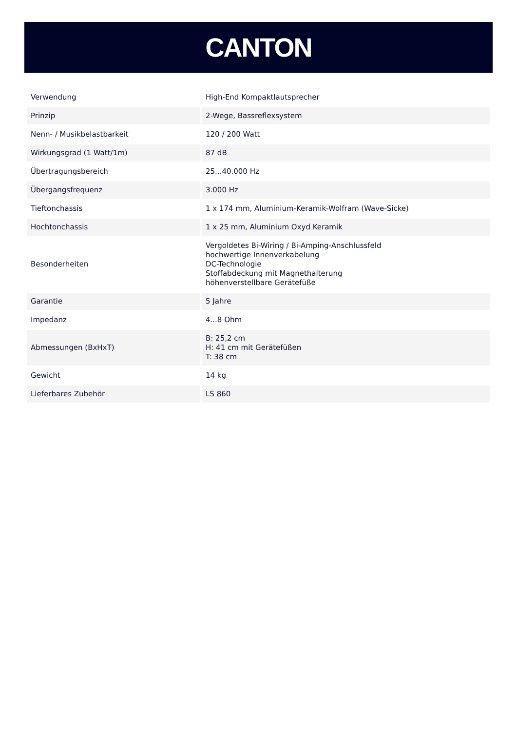CANTON
| Verwendung | High-End Kompaktlautsprecher |
| Prinzip | 2-Wege, Bassreflexsystem |
| Nenn- / Musikbelastbarkeit | 120 / 200 Watt |
| Wirkungsgrad (1 Watt/1m) | 87 dB |
| Übertragungsbereich | 25...40.000 Hz |
| Übergangsfrequenz | 3.000 Hz |
| Tieftonchassis | 1 x 174 mm, Aluminium-Keramik-Wolfram (Wave-Sicke) |
| Hochtonchassis | 1 x 25 mm, Aluminium Oxyd Keramik |
| Besonderheiten | Vergoldetes Bi-Wiring / Bi-Amping-Anschlussfeld hochwertige Innenverkabelung DC-Technologie Stoffabdeckung mit Magnethalterung höhenverstellbare Gerätefüße |
| Garantie | 5 Jahre |
| Impedanz | 4...8 Ohm |
| Abmessungen (BxHxT) | B: 25,2 cm H: 41 cm mit Gerätefüßen T: 38 cm |
| Gewicht | 14 kg |
| Lieferbares Zubehör | LS 860 |